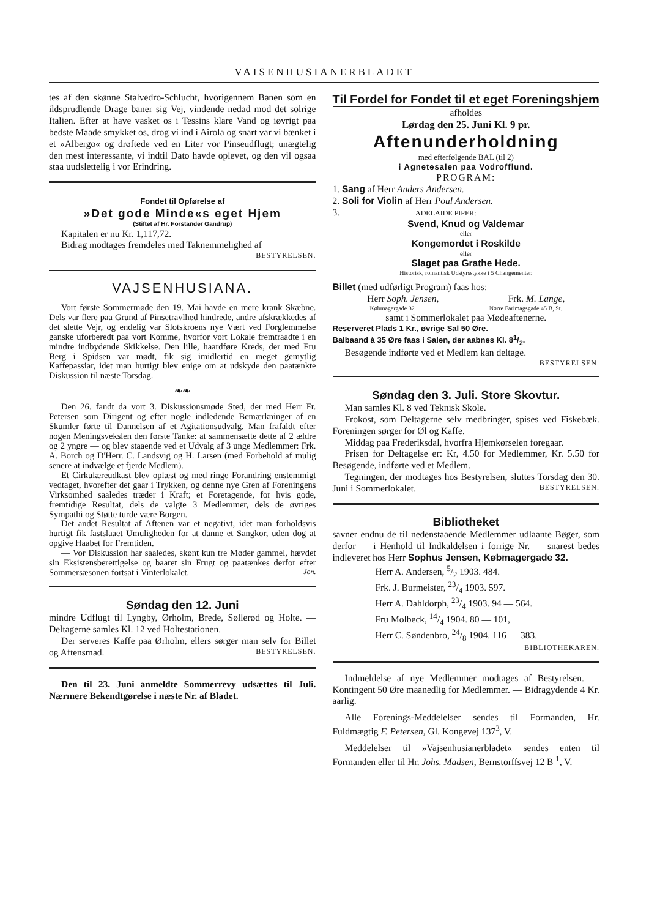VAISENHUSIANERBLADET
tes af den skønne Stalvedro-Schlucht, hvorigennem Banen som en ildsprudlende Drage baner sig Vej, vindende nedad mod det solrige Italien. Efter at have vasket os i Tessins klare Vand og iøvrigt paa bedste Maade smykket os, drog vi ind i Airola og snart var vi bænket i et »Albergo« og drøftede ved en Liter vor Pinseudflugt; unægtelig den mest interessante, vi indtil Dato havde oplevet, og den vil ogsaa staa uudslettelig i vor Erindring.
Fondet til Opførelse af
»Det gode Minde«s eget Hjem
(Stiftet af Hr. Forstander Gandrup)
Kapitalen er nu Kr. 1,117,72.
Bidrag modtages fremdeles med Taknemmelighed af
BESTYRELSEN.
VAJSENHUSIANA.
Vort første Sommermøde den 19. Mai havde en mere krank Skæbne. Dels var flere paa Grund af Pinsetravlhed hindrede, andre afskrækkedes af det slette Vejr, og endelig var Slotskroens nye Vært ved Forglemmelse ganske uforberedt paa vort Komme, hvorfor vort Lokale fremtraadte i en mindre indbydende Skikkelse. Den lille, haardføre Kreds, der med Fru Berg i Spidsen var mødt, fik sig imidlertid en meget gemytlig Kaffepassiar, idet man hurtigt blev enige om at udskyde den paatænkte Diskussion til næste Torsdag.
❧❧
Den 26. fandt da vort 3. Diskussionsmøde Sted, der med Herr Fr. Petersen som Dirigent og efter nogle indledende Bemærkninger af en Skumler førte til Dannelsen af et Agitationsudvalg. Man frafaldt efter nogen Meningsvekslen den første Tanke: at sammensætte dette af 2 ældre og 2 yngre — og blev staaende ved et Udvalg af 3 unge Medlemmer: Frk. A. Borch og D'Herr. C. Landsvig og H. Larsen (med Forbehold af mulig senere at indvælge et fjerde Medlem).
Et Cirkulæreudkast blev oplæst og med ringe Forandring enstemmigt vedtaget, hvorefter det gaar i Trykken, og denne nye Gren af Foreningens Virksomhed saaledes træder i Kraft; et Foretagende, for hvis gode, fremtidige Resultat, dels de valgte 3 Medlemmer, dels de øvriges Sympathi og Støtte turde være Borgen.
Det andet Resultat af Aftenen var et negativt, idet man forholdsvis hurtigt fik fastslaaet Umuligheden for at danne et Sangkor, uden dog at opgive Haabet for Fremtiden.
— Vor Diskussion har saaledes, skønt kun tre Møder gammel, hævdet sin Eksistensberettigelse og baaret sin Frugt og paatænkes derfor efter Sommersæsonen fortsat i Vinterlokalet. Jon.
Søndag den 12. Juni
mindre Udflugt til Lyngby, Ørholm, Brede, Søllerød og Holte. — Deltagerne samles Kl. 12 ved Holtestationen.
Der serveres Kaffe paa Ørholm, ellers sørger man selv for Billet og Aftensmad. BESTYRELSEN.
Den til 23. Juni anmeldte Sommerrevy udsættes til Juli. Nærmere Bekendtgørelse i næste Nr. af Bladet.
Til Fordel for Fondet til et eget Foreningshjem
afholdes
Lørdag den 25. Juni Kl. 9 pr.
Aftenunderholdning
med efterfølgende BAL (til 2)
i Agnetesalen paa Vodrofflund.
PROGRAM:
1. Sang af Herr Anders Andersen.
2. Soli for Violin af Herr Poul Andersen.
3. ADELAIDE PIPER:
Svend, Knud og Valdemar
eller
Kongemordet i Roskilde
eller
Slaget paa Grathe Hede.
Historisk, romantisk Udstyrsstykke i 5 Changementer.
Billet (med udførligt Program) faas hos:
Herr Soph. Jensen, Frk. M. Lange,
Købmagergade 32 Nørre Farimagsgade 45 B, St.
samt i Sommerlokalet paa Mødeaftenerne.
Reserveret Plads 1 Kr., øvrige Sal 50 Øre.
Balbaand à 35 Øre faas i Salen, der aabnes Kl. 81/2.
Besøgende indførte ved et Medlem kan deltage.
BESTYRELSEN.
Søndag den 3. Juli. Store Skovtur.
Man samles Kl. 8 ved Teknisk Skole.
Frokost, som Deltagerne selv medbringer, spises ved Fiskebæk. Foreningen sørger for Øl og Kaffe.
Middag paa Frederiksdal, hvorfra Hjemkørselen foregaar.
Prisen for Deltagelse er: Kr, 4.50 for Medlemmer, Kr. 5.50 for Besøgende, indførte ved et Medlem.
Tegningen, der modtages hos Bestyrelsen, sluttes Torsdag den 30. Juni i Sommerlokalet. BESTYRELSEN.
Bibliotheket
savner endnu de til nedenstaaende Medlemmer udlaante Bøger, som derfor — i Henhold til Indkaldelsen i forrige Nr. — snarest bedes indleveret hos Herr Sophus Jensen, Købmagergade 32.
Herr A. Andersen, 5/2 1903. 484.
Frk. J. Burmeister, 23/4 1903. 597.
Herr A. Dahldorph, 23/4 1903. 94 — 564.
Fru Molbeck, 14/4 1904. 80 — 101,
Herr C. Søndenbro, 24/8 1904. 116 — 383.
BIBLIOTHEKAREN.
Indmeldelse af nye Medlemmer modtages af Bestyrelsen. — Kontingent 50 Øre maanedlig for Medlemmer. — Bidragydende 4 Kr. aarlig.
Alle Forenings-Meddelelser sendes til Formanden, Hr. Fuldmægtig F. Petersen, Gl. Kongevej 137<sup>3</sup>, V.
Meddelelser til »Vajsenhusianerbladet« sendes enten til Formanden eller til Hr. Johs. Madsen, Bernstorffsvej 12 B <sup>1</sup>, V.